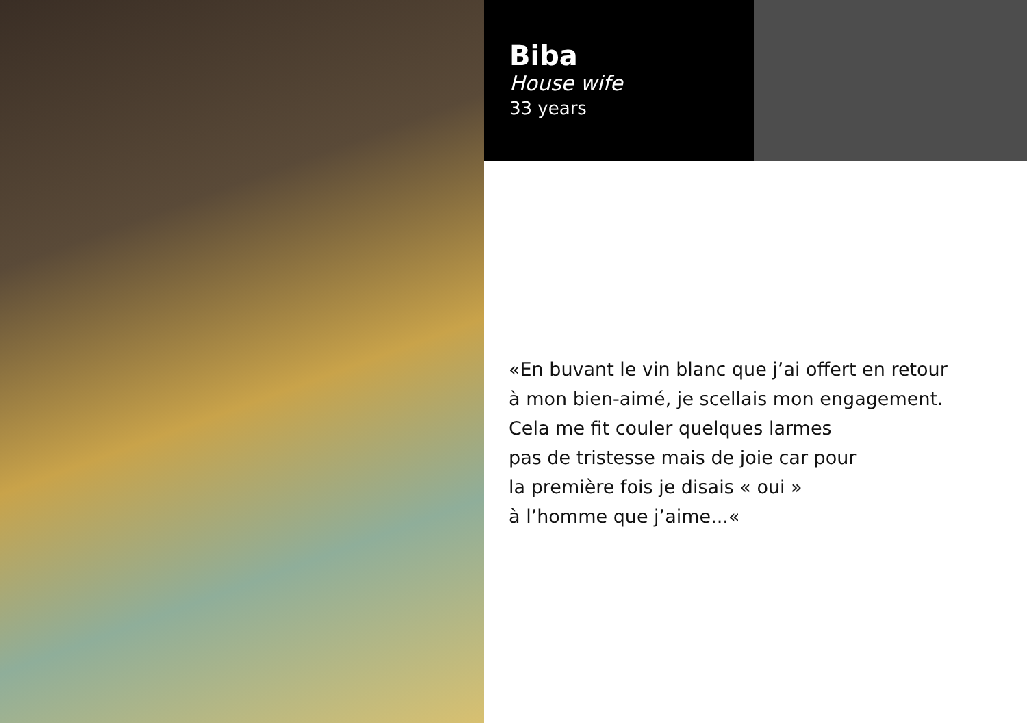Biba
House wife
33 years
«En buvant le vin blanc que j’ai offert en retour
à mon bien-aimé, je scellais mon engagement.
Cela me fit couler quelques larmes
pas de tristesse mais de joie car pour
la première fois je disais « oui »
à l’homme que j’aime...«